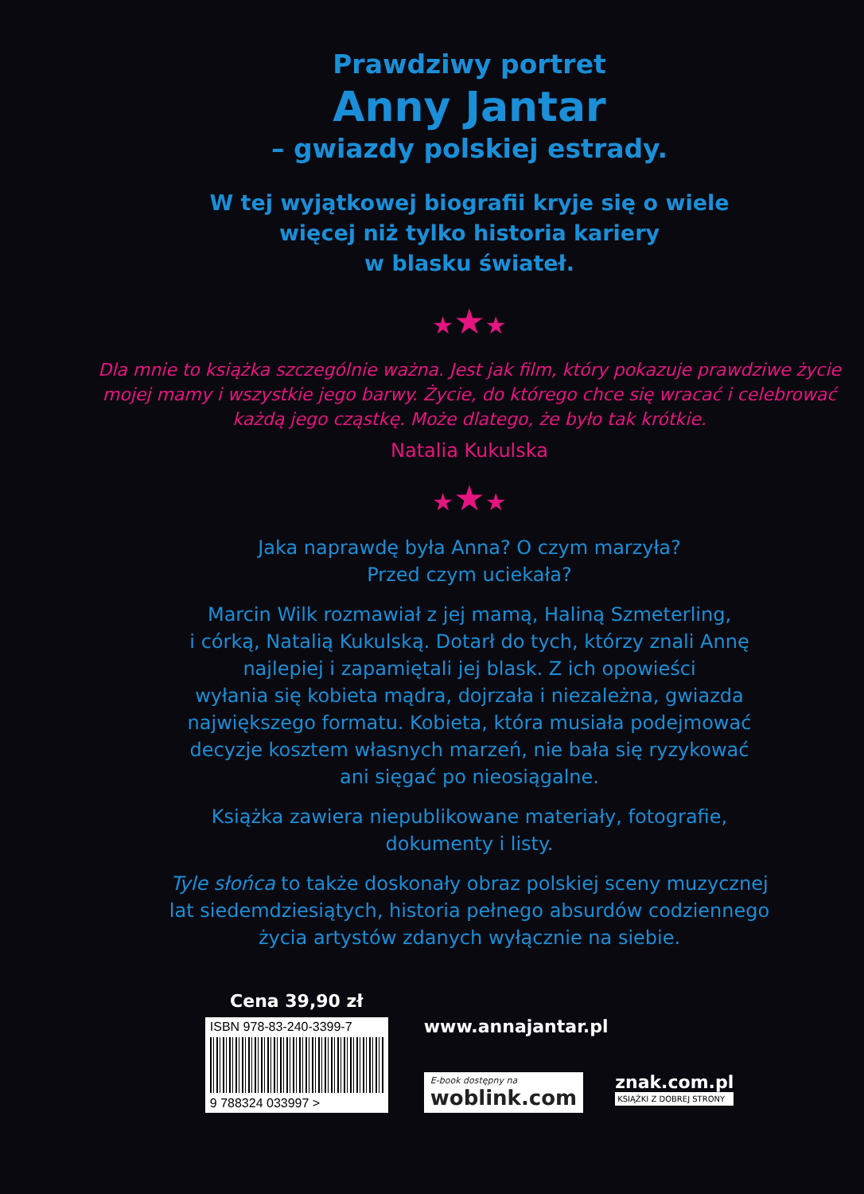Prawdziwy portret
Anny Jantar
– gwiazdy polskiej estrady.
W tej wyjątkowej biografii kryje się o wiele
więcej niż tylko historia kariery
w blasku świateł.
★★★
Dla mnie to książka szczególnie ważna. Jest jak film, który pokazuje prawdziwe życie mojej mamy i wszystkie jego barwy. Życie, do którego chce się wracać i celebrować każdą jego cząstkę. Może dlatego, że było tak krótkie.
Natalia Kukulska
★★★
Jaka naprawdę była Anna? O czym marzyła?
Przed czym uciekała?
Marcin Wilk rozmawiał z jej mamą, Haliną Szmeterling,
i córką, Natalią Kukulską. Dotarł do tych, którzy znali Annę
najlepiej i zapamiętali jej blask. Z ich opowieści
wyłania się kobieta mądra, dojrzała i niezależna, gwiazda
największego formatu. Kobieta, która musiała podejmować
decyzje kosztem własnych marzeń, nie bała się ryzykować
ani sięgać po nieosiągalne.
Książka zawiera niepublikowane materiały, fotografie,
dokumenty i listy.
Tyle słońca to także doskonały obraz polskiej sceny muzycznej
lat siedemdziesiątych, historia pełnego absurdów codziennego
życia artystów zdanych wyłącznie na siebie.
Cena 39,90 zł
ISBN 978-83-240-3399-7
9 788324 033997 >
www.annajantar.pl
E-book dostępny na
woblink.com
znak.com.pl
KSIĄŻKI Z DOBREJ STRONY